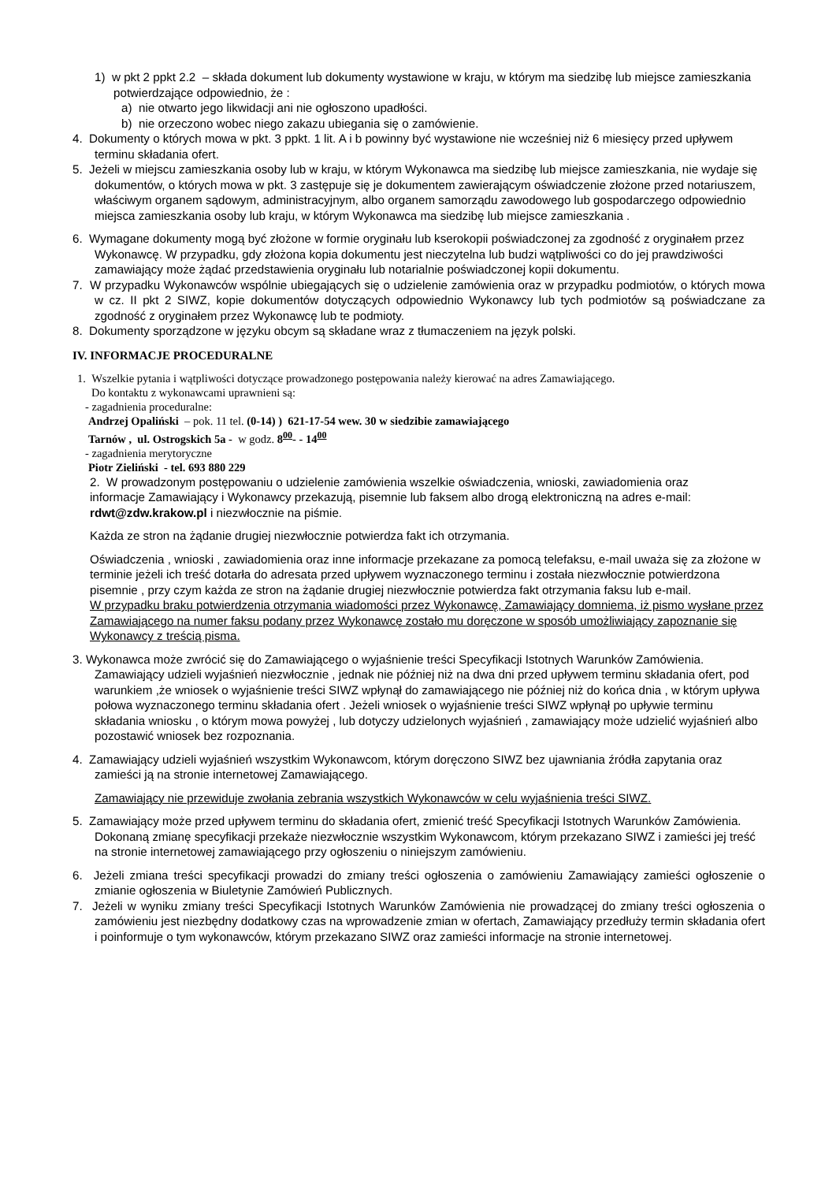1) w pkt 2 ppkt 2.2 – składa dokument lub dokumenty wystawione w kraju, w którym ma siedzibę lub miejsce zamieszkania potwierdzające odpowiednio, że :
a) nie otwarto jego likwidacji ani nie ogłoszono upadłości.
b) nie orzeczono wobec niego zakazu ubiegania się o zamówienie.
4. Dokumenty o których mowa w pkt. 3 ppkt. 1 lit. A i b powinny być wystawione nie wcześniej niż 6 miesięcy przed upływem terminu składania ofert.
5. Jeżeli w miejscu zamieszkania osoby lub w kraju, w którym Wykonawca ma siedzibę lub miejsce zamieszkania, nie wydaje się dokumentów, o których mowa w pkt. 3 zastępuje się je dokumentem zawierającym oświadczenie złożone przed notariuszem, właściwym organem sądowym, administracyjnym, albo organem samorządu zawodowego lub gospodarczego odpowiednio miejsca zamieszkania osoby lub kraju, w którym Wykonawca ma siedzibę lub miejsce zamieszkania .
6. Wymagane dokumenty mogą być złożone w formie oryginału lub kserokopii poświadczonej za zgodność z oryginałem przez Wykonawcę. W przypadku, gdy złożona kopia dokumentu jest nieczytelna lub budzi wątpliwości co do jej prawdziwości zamawiający może żądać przedstawienia oryginału lub notarialnie poświadczonej kopii dokumentu.
7. W przypadku Wykonawców wspólnie ubiegających się o udzielenie zamówienia oraz w przypadku podmiotów, o których mowa w cz. II pkt 2 SIWZ, kopie dokumentów dotyczących odpowiednio Wykonawcy lub tych podmiotów są poświadczane za zgodność z oryginałem przez Wykonawcę lub te podmioty.
8. Dokumenty sporządzone w języku obcym są składane wraz z tłumaczeniem na język polski.
IV. INFORMACJE PROCEDURALNE
1. Wszelkie pytania i wątpliwości dotyczące prowadzonego postępowania należy kierować na adres Zamawiającego.
Do kontaktu z wykonawcami uprawnieni są:
- zagadnienia proceduralne:
Andrzej Opaliński – pok. 11 tel. (0-14) ) 621-17-54 wew. 30 w siedzibie zamawiającego
Tarnów , ul. Ostrogskich 5a - w godz. 8<sup>00</sup>- - 14<sup>00</sup>
- zagadnienia merytoryczne
Piotr Zieliński - tel. 693 880 229
2. W prowadzonym postępowaniu o udzielenie zamówienia wszelkie oświadczenia, wnioski, zawiadomienia oraz
informacje Zamawiający i Wykonawcy przekazują, pisemnie lub faksem albo drogą elektroniczną na adres e-mail: rdwt@zdw.krakow.pl i niezwłocznie na piśmie.
Każda ze stron na żądanie drugiej niezwłocznie potwierdza fakt ich otrzymania.
Oświadczenia , wnioski , zawiadomienia oraz inne informacje przekazane za pomocą telefaksu, e-mail uważa się za złożone w terminie jeżeli ich treść dotarła do adresata przed upływem wyznaczonego terminu i została niezwłocznie potwierdzona pisemnie , przy czym każda ze stron na żądanie drugiej niezwłocznie potwierdza fakt otrzymania faksu lub e-mail.
W przypadku braku potwierdzenia otrzymania wiadomości przez Wykonawcę, Zamawiający domniema, iż pismo wysłane przez Zamawiającego na numer faksu podany przez Wykonawcę zostało mu doręczone w sposób umożliwiający zapoznanie się Wykonawcy z treścią pisma.
3. Wykonawca może zwrócić się do Zamawiającego o wyjaśnienie treści Specyfikacji Istotnych Warunków Zamówienia. Zamawiający udzieli wyjaśnień niezwłocznie , jednak nie później niż na dwa dni przed upływem terminu składania ofert, pod warunkiem ,że wniosek o wyjaśnienie treści SIWZ wpłynął do zamawiającego nie później niż do końca dnia , w którym upływa połowa wyznaczonego terminu składania ofert . Jeżeli wniosek o wyjaśnienie treści SIWZ wpłynął po upływie terminu składania wniosku , o którym mowa powyżej , lub dotyczy udzielonych wyjaśnień , zamawiający może udzielić wyjaśnień albo pozostawić wniosek bez rozpoznania.
4. Zamawiający udzieli wyjaśnień wszystkim Wykonawcom, którym doręczono SIWZ bez ujawniania źródła zapytania oraz zamieści ją na stronie internetowej Zamawiającego.
Zamawiający nie przewiduje zwołania zebrania wszystkich Wykonawców w celu wyjaśnienia treści SIWZ.
5. Zamawiający może przed upływem terminu do składania ofert, zmienić treść Specyfikacji Istotnych Warunków Zamówienia. Dokonaną zmianę specyfikacji przekaże niezwłocznie wszystkim Wykonawcom, którym przekazano SIWZ i zamieści jej treść na stronie internetowej zamawiającego przy ogłoszeniu o niniejszym zamówieniu.
6. Jeżeli zmiana treści specyfikacji prowadzi do zmiany treści ogłoszenia o zamówieniu Zamawiający zamieści ogłoszenie o zmianie ogłoszenia w Biuletynie Zamówień Publicznych.
7. Jeżeli w wyniku zmiany treści Specyfikacji Istotnych Warunków Zamówienia nie prowadzącej do zmiany treści ogłoszenia o zamówieniu jest niezbędny dodatkowy czas na wprowadzenie zmian w ofertach, Zamawiający przedłuży termin składania ofert i poinformuje o tym wykonawców, którym przekazano SIWZ oraz zamieści informacje na stronie internetowej.